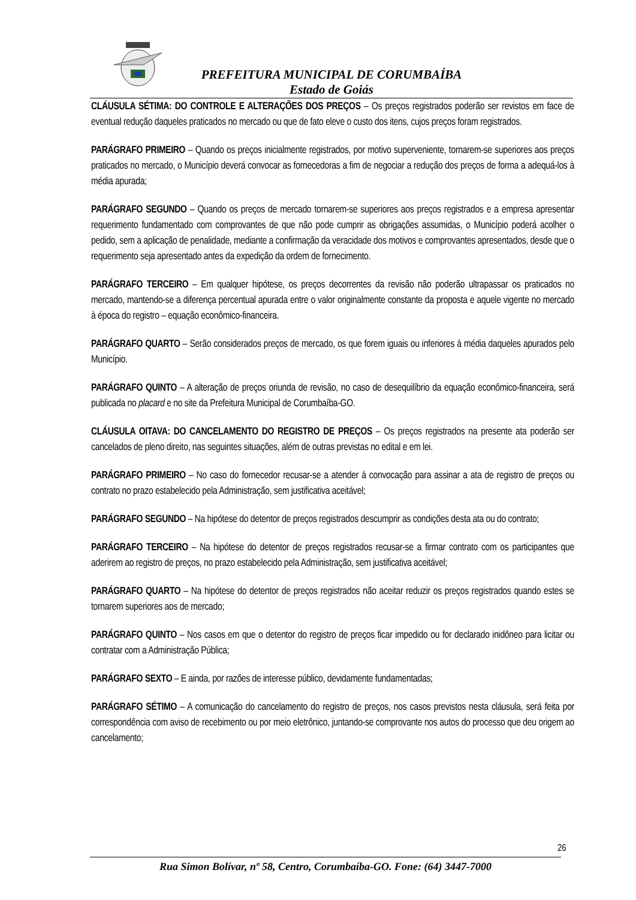PREFEITURA MUNICIPAL DE CORUMBAÍBA
Estado de Goiás
CLÁUSULA SÉTIMA: DO CONTROLE E ALTERAÇÕES DOS PREÇOS – Os preços registrados poderão ser revistos em face de eventual redução daqueles praticados no mercado ou que de fato eleve o custo dos itens, cujos preços foram registrados.
PARÁGRAFO PRIMEIRO – Quando os preços inicialmente registrados, por motivo superveniente, tornarem-se superiores aos preços praticados no mercado, o Município deverá convocar as fornecedoras a fim de negociar a redução dos preços de forma a adequá-los à média apurada;
PARÁGRAFO SEGUNDO – Quando os preços de mercado tornarem-se superiores aos preços registrados e a empresa apresentar requerimento fundamentado com comprovantes de que não pode cumprir as obrigações assumidas, o Município poderá acolher o pedido, sem a aplicação de penalidade, mediante a confirmação da veracidade dos motivos e comprovantes apresentados, desde que o requerimento seja apresentado antes da expedição da ordem de fornecimento.
PARÁGRAFO TERCEIRO – Em qualquer hipótese, os preços decorrentes da revisão não poderão ultrapassar os praticados no mercado, mantendo-se a diferença percentual apurada entre o valor originalmente constante da proposta e aquele vigente no mercado à época do registro – equação econômico-financeira.
PARÁGRAFO QUARTO – Serão considerados preços de mercado, os que forem iguais ou inferiores à média daqueles apurados pelo Município.
PARÁGRAFO QUINTO – A alteração de preços oriunda de revisão, no caso de desequilíbrio da equação econômico-financeira, será publicada no placard e no site da Prefeitura Municipal de Corumbaíba-GO.
CLÁUSULA OITAVA: DO CANCELAMENTO DO REGISTRO DE PREÇOS – Os preços registrados na presente ata poderão ser cancelados de pleno direito, nas seguintes situações, além de outras previstas no edital e em lei.
PARÁGRAFO PRIMEIRO – No caso do fornecedor recusar-se a atender à convocação para assinar a ata de registro de preços ou contrato no prazo estabelecido pela Administração, sem justificativa aceitável;
PARÁGRAFO SEGUNDO – Na hipótese do detentor de preços registrados descumprir as condições desta ata ou do contrato;
PARÁGRAFO TERCEIRO – Na hipótese do detentor de preços registrados recusar-se a firmar contrato com os participantes que aderirem ao registro de preços, no prazo estabelecido pela Administração, sem justificativa aceitável;
PARÁGRAFO QUARTO – Na hipótese do detentor de preços registrados não aceitar reduzir os preços registrados quando estes se tornarem superiores aos de mercado;
PARÁGRAFO QUINTO – Nos casos em que o detentor do registro de preços ficar impedido ou for declarado inidôneo para licitar ou contratar com a Administração Pública;
PARÁGRAFO SEXTO – E ainda, por razões de interesse público, devidamente fundamentadas;
PARÁGRAFO SÉTIMO – A comunicação do cancelamento do registro de preços, nos casos previstos nesta cláusula, será feita por correspondência com aviso de recebimento ou por meio eletrônico, juntando-se comprovante nos autos do processo que deu origem ao cancelamento;
26
Rua Simon Bolívar, nº 58, Centro, Corumbaíba-GO. Fone: (64) 3447-7000